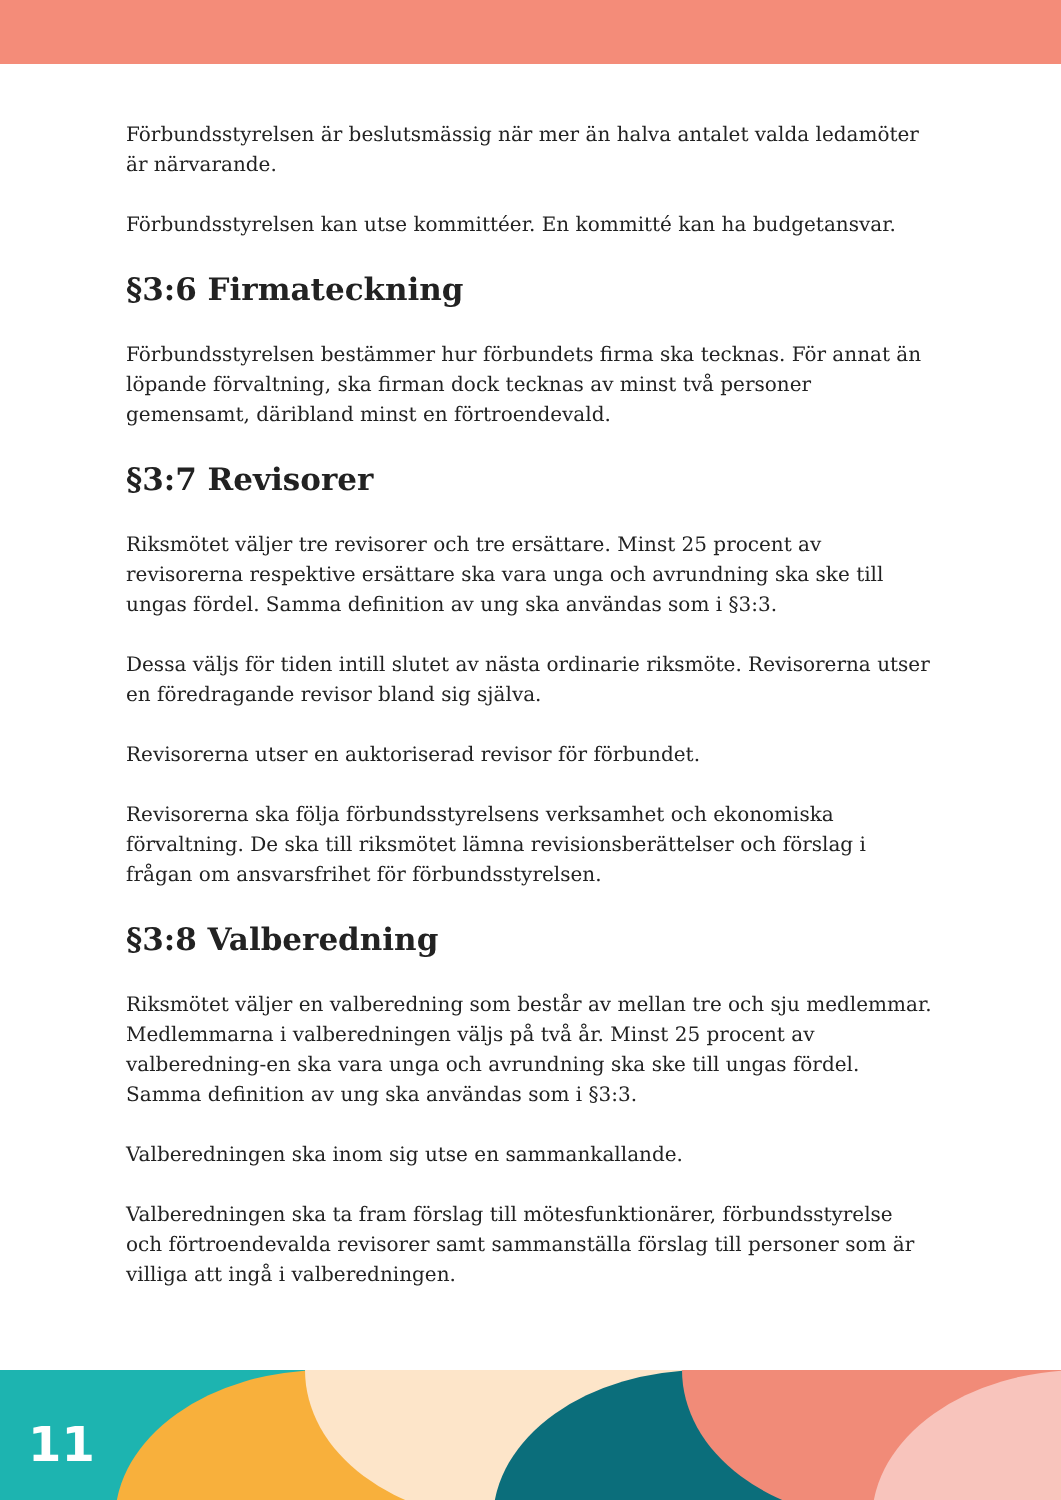Förbundsstyrelsen är beslutsmässig när mer än halva antalet valda ledamöter är närvarande.
Förbundsstyrelsen kan utse kommittéer. En kommitté kan ha budgetansvar.
§3:6 Firmateckning
Förbundsstyrelsen bestämmer hur förbundets firma ska tecknas. För annat än löpande förvaltning, ska firman dock tecknas av minst två personer gemensamt, däribland minst en förtroendevald.
§3:7 Revisorer
Riksmötet väljer tre revisorer och tre ersättare. Minst 25 procent av revisorerna respektive ersättare ska vara unga och avrundning ska ske till ungas fördel. Samma definition av ung ska användas som i §3:3.
Dessa väljs för tiden intill slutet av nästa ordinarie riksmöte. Revisorerna utser en föredragande revisor bland sig själva.
Revisorerna utser en auktoriserad revisor för förbundet.
Revisorerna ska följa förbundsstyrelsens verksamhet och ekonomiska förvaltning. De ska till riksmötet lämna revisionsberättelser och förslag i frågan om ansvarsfrihet för förbundsstyrelsen.
§3:8 Valberedning
Riksmötet väljer en valberedning som består av mellan tre och sju medlemmar. Medlemmarna i valberedningen väljs på två år. Minst 25 procent av valberedning-en ska vara unga och avrundning ska ske till ungas fördel. Samma definition av ung ska användas som i §3:3.
Valberedningen ska inom sig utse en sammankallande.
Valberedningen ska ta fram förslag till mötesfunktionärer, förbundsstyrelse och förtroendevalda revisorer samt sammanställa förslag till personer som är villiga att ingå i valberedningen.
11